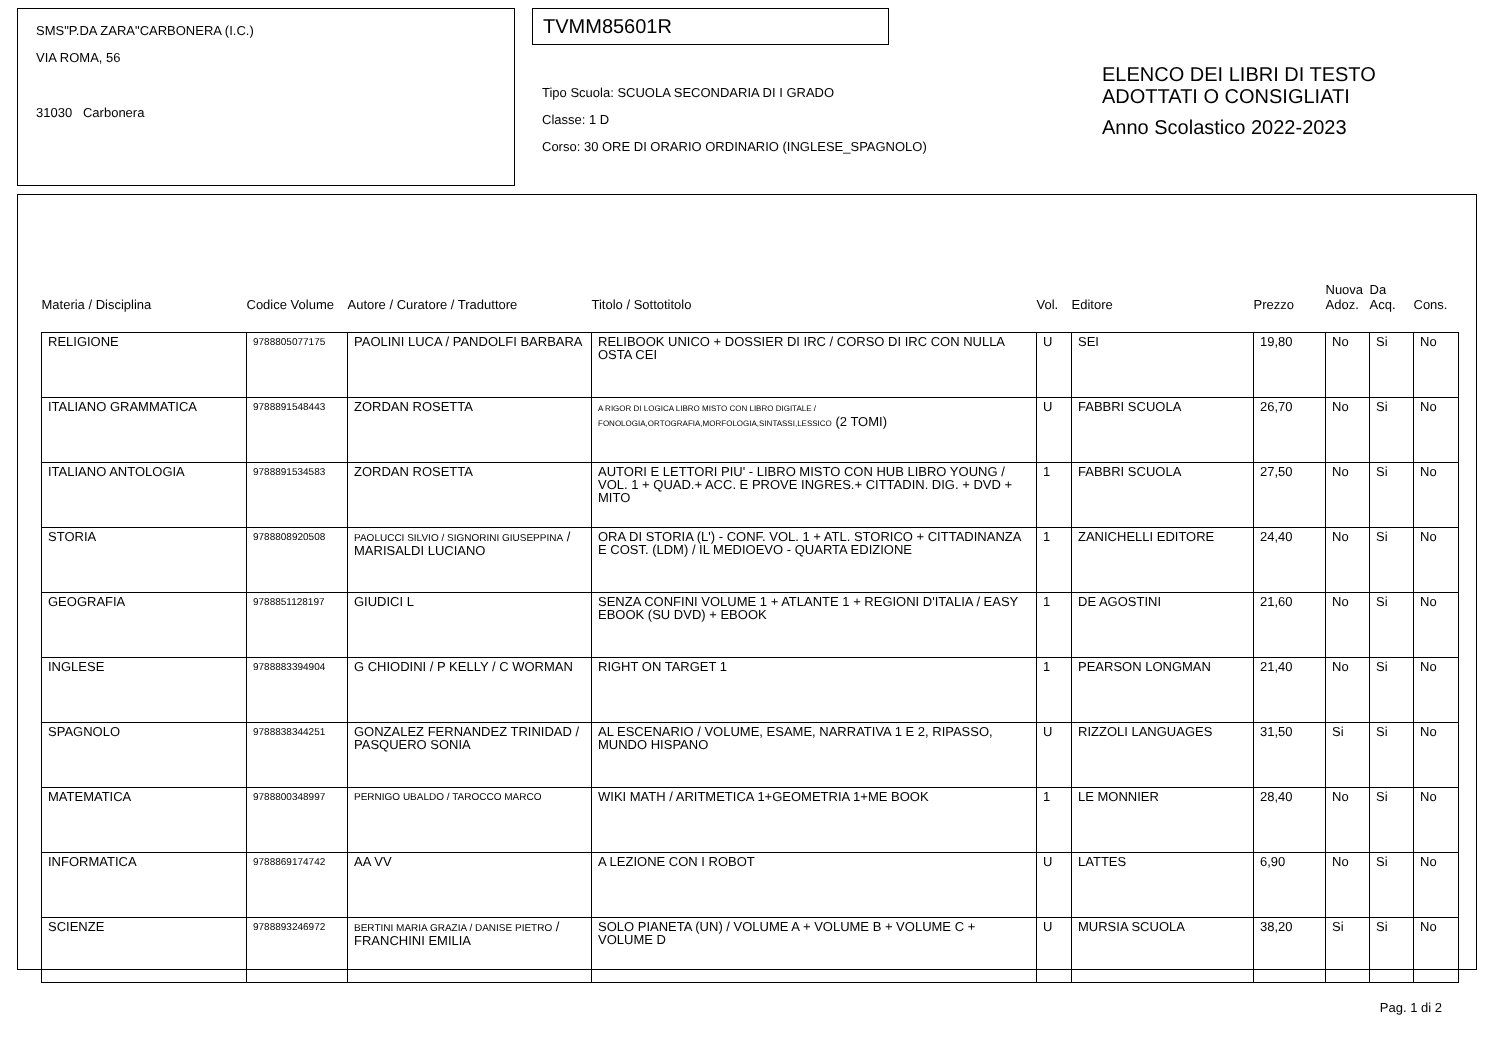SMS"P.DA ZARA"CARBONERA (I.C.)
VIA ROMA, 56
31030 Carbonera
TVMM85601R
Tipo Scuola: SCUOLA SECONDARIA DI I GRADO
Classe: 1 D
Corso: 30 ORE DI ORARIO ORDINARIO (INGLESE_SPAGNOLO)
ELENCO DEI LIBRI DI TESTO
ADOTTATI O CONSIGLIATI
Anno Scolastico 2022-2023
| Materia / Disciplina | Codice Volume | Autore / Curatore / Traduttore | Titolo / Sottotitolo | Vol. | Editore | Prezzo | Nuova Adoz. | Da Acq. | Cons. |
| --- | --- | --- | --- | --- | --- | --- | --- | --- | --- |
| RELIGIONE | 9788805077175 | PAOLINI LUCA / PANDOLFI BARBARA | RELIBOOK UNICO + DOSSIER DI IRC / CORSO DI IRC CON NULLA OSTA CEI | U | SEI | 19,80 | No | Si | No |
| ITALIANO GRAMMATICA | 9788891548443 | ZORDAN ROSETTA | A RIGOR DI LOGICA LIBRO MISTO CON LIBRO DIGITALE / FONOLOGIA,ORTOGRAFIA,MORFOLOGIA,SINTASSI,LESSICO (2 TOMI) | U | FABBRI SCUOLA | 26,70 | No | Si | No |
| ITALIANO ANTOLOGIA | 9788891534583 | ZORDAN ROSETTA | AUTORI E LETTORI PIU' - LIBRO MISTO CON HUB LIBRO YOUNG / VOL. 1 + QUAD.+ ACC. E PROVE INGRES.+ CITTADIN. DIG. + DVD + MITO | 1 | FABBRI SCUOLA | 27,50 | No | Si | No |
| STORIA | 9788808920508 | PAOLUCCI SILVIO / SIGNORINI GIUSEPPINA / MARISALDI LUCIANO | ORA DI STORIA (L') - CONF. VOL. 1 + ATL. STORICO + CITTADINANZA E COST. (LDM) / IL MEDIOEVO - QUARTA EDIZIONE | 1 | ZANICHELLI EDITORE | 24,40 | No | Si | No |
| GEOGRAFIA | 9788851128197 | GIUDICI L | SENZA CONFINI VOLUME 1 + ATLANTE 1 + REGIONI D'ITALIA / EASY EBOOK (SU DVD) + EBOOK | 1 | DE AGOSTINI | 21,60 | No | Si | No |
| INGLESE | 9788883394904 | G CHIODINI / P KELLY / C WORMAN | RIGHT ON TARGET 1 | 1 | PEARSON LONGMAN | 21,40 | No | Si | No |
| SPAGNOLO | 9788838344251 | GONZALEZ FERNANDEZ TRINIDAD / PASQUERO SONIA | AL ESCENARIO / VOLUME, ESAME, NARRATIVA 1 E 2, RIPASSO, MUNDO HISPANO | U | RIZZOLI LANGUAGES | 31,50 | Si | Si | No |
| MATEMATICA | 9788800348997 | PERNIGO UBALDO / TAROCCO MARCO | WIKI MATH / ARITMETICA 1+GEOMETRIA 1+ME BOOK | 1 | LE MONNIER | 28,40 | No | Si | No |
| INFORMATICA | 9788869174742 | AA VV | A LEZIONE CON I ROBOT | U | LATTES | 6,90 | No | Si | No |
| SCIENZE | 9788893246972 | BERTINI MARIA GRAZIA / DANISE PIETRO / FRANCHINI EMILIA | SOLO PIANETA (UN) / VOLUME A + VOLUME B + VOLUME C + VOLUME D | U | MURSIA SCUOLA | 38,20 | Si | Si | No |
Pag. 1 di 2